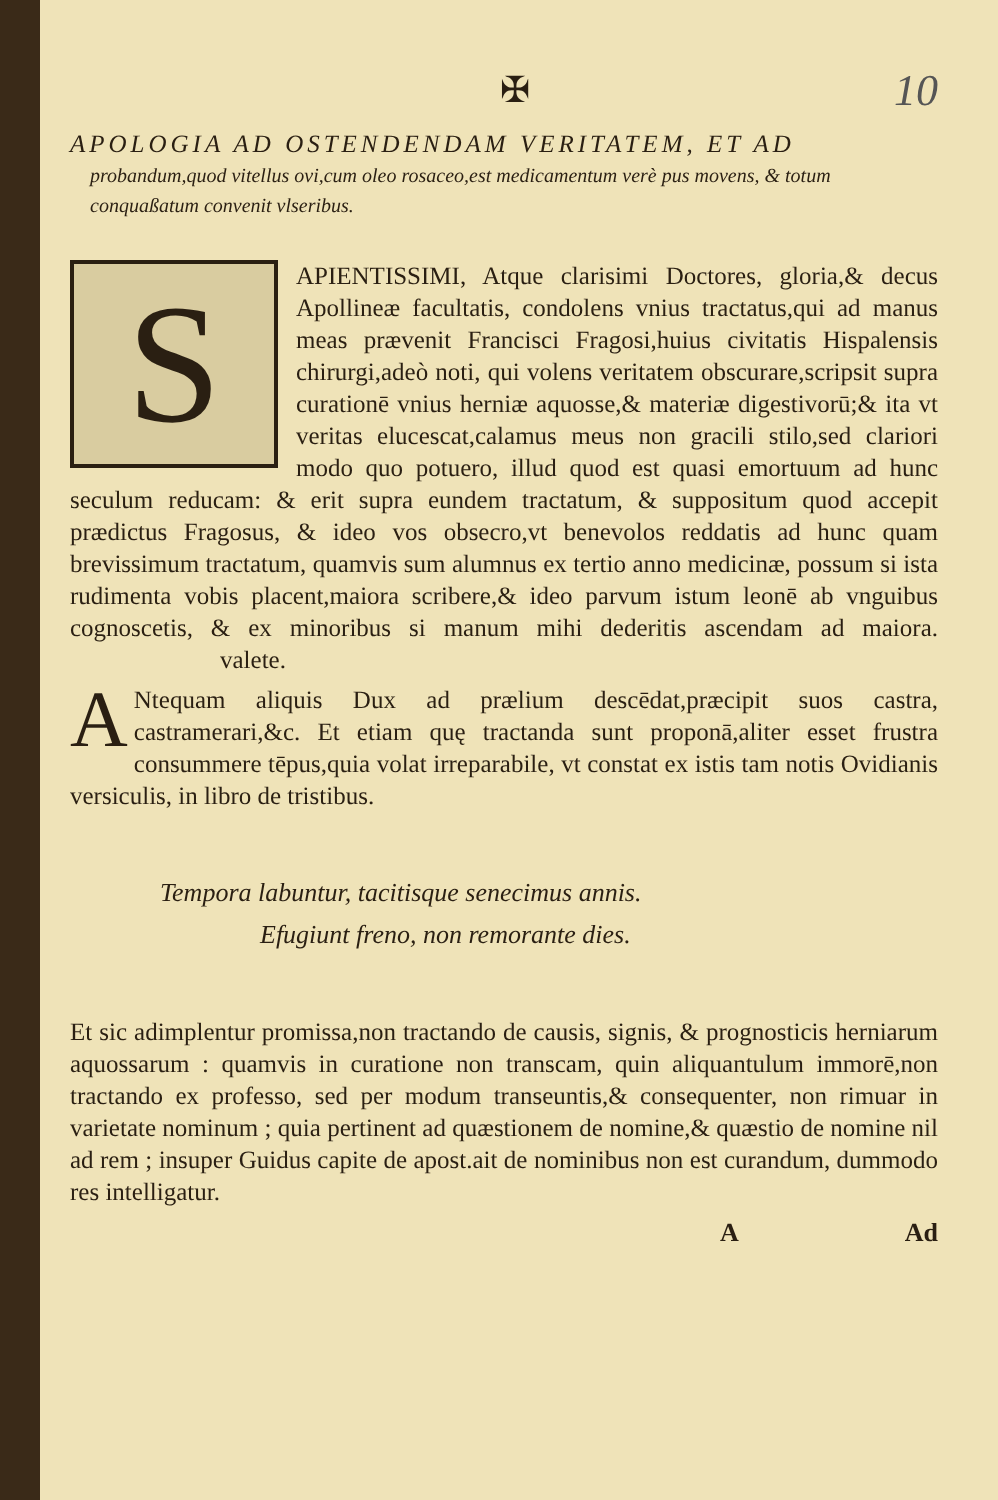✠ 10
APOLOGIA AD OSTENDENDAM VERITATEM, ET AD
probandum,quod vitellus ovi,cum oleo rosaceo,est medicamentum verè pus movens, & totum conquaßatum convenit vlseribus.
S
APIENTISSIMI, Atque clarisimi Doctores, gloria,& decus Apollineæ facultatis, condolens vnius tractatus,qui ad manus meas prævenit Francisci Fragosi,huius civitatis Hispalensis chirurgi,adeò noti, qui volens veritatem obscurare,scripsit supra curationē vnius herniæ aquosse,& materiæ digestivorū;& ita vt veritas elucescat,calamus meus non gracili stilo,sed clariori modo quo potuero, illud quod est quasi emortuum ad hunc seculum reducam: & erit supra eundem tractatum, & suppositum quod accepit prædictus Fragosus, & ideo vos obsecro,vt benevolos reddatis ad hunc quam brevissimum tractatum, quamvis sum alumnus ex tertio anno medicinæ, possum si ista rudimenta vobis placent,maiora scribere,& ideo parvum istum leonē ab vnguibus cognoscetis, & ex minoribus si manum mihi dederitis ascendam ad maiora. valete.
ANtequam aliquis Dux ad prælium descēdat,præcipit suos castra, castramerari,&c. Et etiam quę tractanda sunt proponā,aliter esset frustra consummere tēpus,quia volat irreparabile, vt constat ex istis tam notis Ovidianis versiculis, in libro de tristibus.
Tempora labuntur, tacitisque senecimus annis.
Efugiunt freno, non remorante dies.
Et sic adimplentur promissa,non tractando de causis, signis, & prognosticis herniarum aquossarum : quamvis in curatione non transcam, quin aliquantulum immorē,non tractando ex professo, sed per modum transeuntis,& consequenter, non rimuar in varietate nominum ; quia pertinent ad quæstionem de nomine,& quæstio de nomine nil ad rem ; insuper Guidus capite de apost.ait de nominibus non est curandum, dummodo res intelligatur.
A Ad